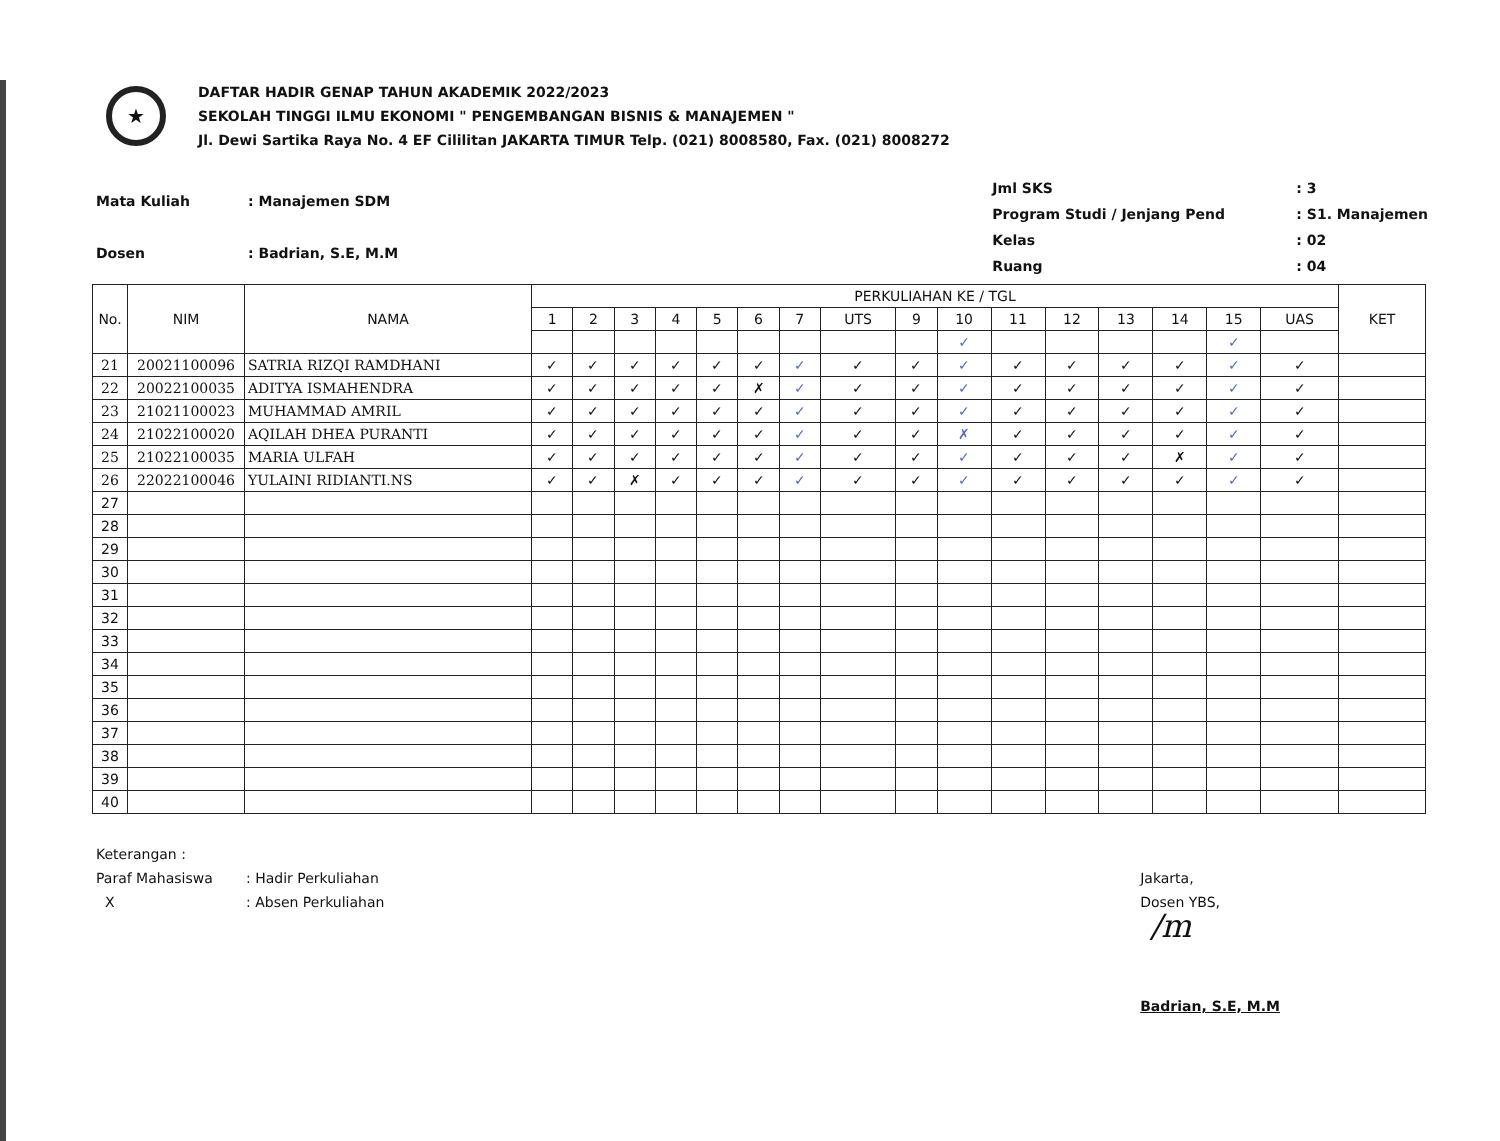★
DAFTAR HADIR GENAP TAHUN AKADEMIK 2022/2023
SEKOLAH TINGGI ILMU EKONOMI " PENGEMBANGAN BISNIS & MANAJEMEN "
Jl. Dewi Sartika Raya No. 4 EF Cililitan JAKARTA TIMUR Telp. (021) 8008580, Fax. (021) 8008272
| Mata Kuliah | : Manajemen SDM |
| Dosen | : Badrian, S.E, M.M |
| Jml SKS | : 3 |
| Program Studi / Jenjang Pend | : S1. Manajemen |
| Kelas | : 02 |
| Ruang | : 04 |
| No. | NIM | NAMA | PERKULIAHAN KE / TGL | | | | | | | | | | | | | | | | KET |
| --- | --- | --- | --- | --- | --- | --- | --- | --- | --- | --- | --- | --- | --- | --- | --- | --- | --- | --- | --- |
| | | | 1 | 2 | 3 | 4 | 5 | 6 | 7 | UTS | 9 | 10 | 11 | 12 | 13 | 14 | 15 | UAS | |
| | | | | | | | | | | | | ✓ | | | | | ✓ | | |
| 21 | 20021100096 | SATRIA RIZQI RAMDHANI | ✓ | ✓ | ✓ | ✓ | ✓ | ✓ | ✓ | ✓ | ✓ | ✓ | ✓ | ✓ | ✓ | ✓ | ✓ | ✓ | |
| 22 | 20022100035 | ADITYA ISMAHENDRA | ✓ | ✓ | ✓ | ✓ | ✓ | ✗ | ✓ | ✓ | ✓ | ✓ | ✓ | ✓ | ✓ | ✓ | ✓ | ✓ | |
| 23 | 21021100023 | MUHAMMAD AMRIL | ✓ | ✓ | ✓ | ✓ | ✓ | ✓ | ✓ | ✓ | ✓ | ✓ | ✓ | ✓ | ✓ | ✓ | ✓ | ✓ | |
| 24 | 21022100020 | AQILAH DHEA PURANTI | ✓ | ✓ | ✓ | ✓ | ✓ | ✓ | ✓ | ✓ | ✓ | ✗ | ✓ | ✓ | ✓ | ✓ | ✓ | ✓ | |
| 25 | 21022100035 | MARIA ULFAH | ✓ | ✓ | ✓ | ✓ | ✓ | ✓ | ✓ | ✓ | ✓ | ✓ | ✓ | ✓ | ✓ | ✗ | ✓ | ✓ | |
| 26 | 22022100046 | YULAINI RIDIANTI.NS | ✓ | ✓ | ✗ | ✓ | ✓ | ✓ | ✓ | ✓ | ✓ | ✓ | ✓ | ✓ | ✓ | ✓ | ✓ | ✓ | |
| 27 | | | | | | | | | | | | | | | | | | | |
| 28 | | | | | | | | | | | | | | | | | | | |
| 29 | | | | | | | | | | | | | | | | | | | |
| 30 | | | | | | | | | | | | | | | | | | | |
| 31 | | | | | | | | | | | | | | | | | | | |
| 32 | | | | | | | | | | | | | | | | | | | |
| 33 | | | | | | | | | | | | | | | | | | | |
| 34 | | | | | | | | | | | | | | | | | | | |
| 35 | | | | | | | | | | | | | | | | | | | |
| 36 | | | | | | | | | | | | | | | | | | | |
| 37 | | | | | | | | | | | | | | | | | | | |
| 38 | | | | | | | | | | | | | | | | | | | |
| 39 | | | | | | | | | | | | | | | | | | | |
| 40 | | | | | | | | | | | | | | | | | | | |
Keterangan :
Paraf Mahasiswa: Hadir Perkuliahan
X: Absen Perkuliahan
Jakarta,
Dosen YBS,
/m
Badrian, S.E, M.M